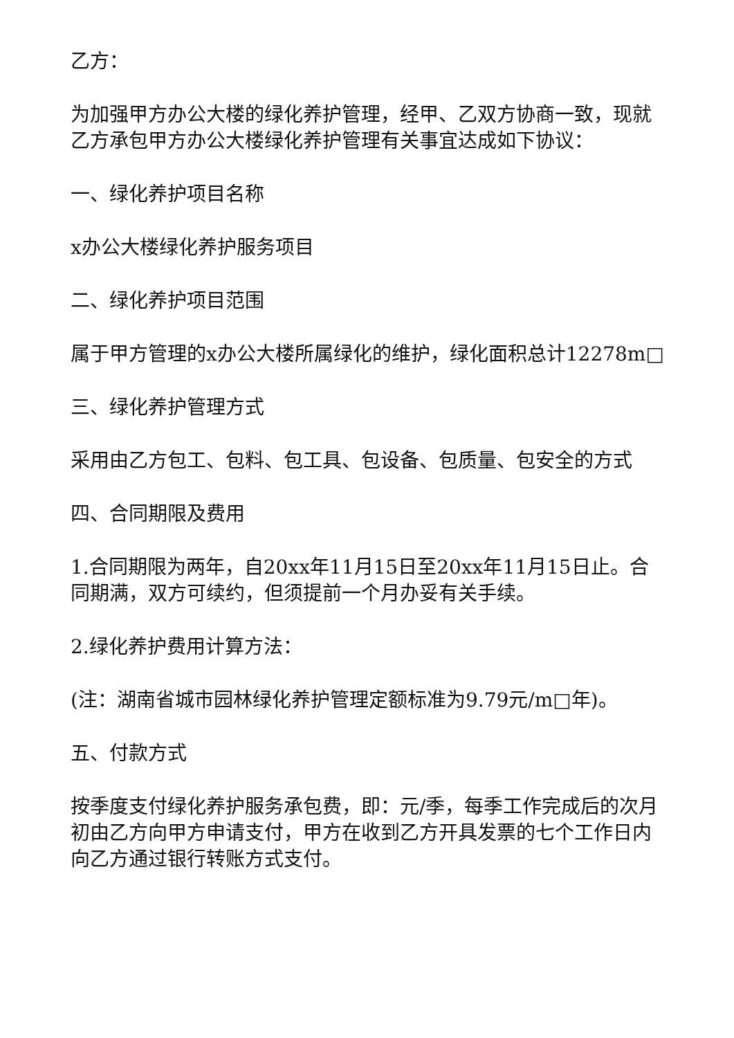乙方：
为加强甲方办公大楼的绿化养护管理，经甲、乙双方协商一致，现就乙方承包甲方办公大楼绿化养护管理有关事宜达成如下协议：
一、绿化养护项目名称
x办公大楼绿化养护服务项目
二、绿化养护项目范围
属于甲方管理的x办公大楼所属绿化的维护，绿化面积总计12278m□
三、绿化养护管理方式
采用由乙方包工、包料、包工具、包设备、包质量、包安全的方式
四、合同期限及费用
1.合同期限为两年，自20xx年11月15日至20xx年11月15日止。合同期满，双方可续约，但须提前一个月办妥有关手续。
2.绿化养护费用计算方法：
(注：湖南省城市园林绿化养护管理定额标准为9.79元/m□年)。
五、付款方式
按季度支付绿化养护服务承包费，即：元/季，每季工作完成后的次月初由乙方向甲方申请支付，甲方在收到乙方开具发票的七个工作日内向乙方通过银行转账方式支付。